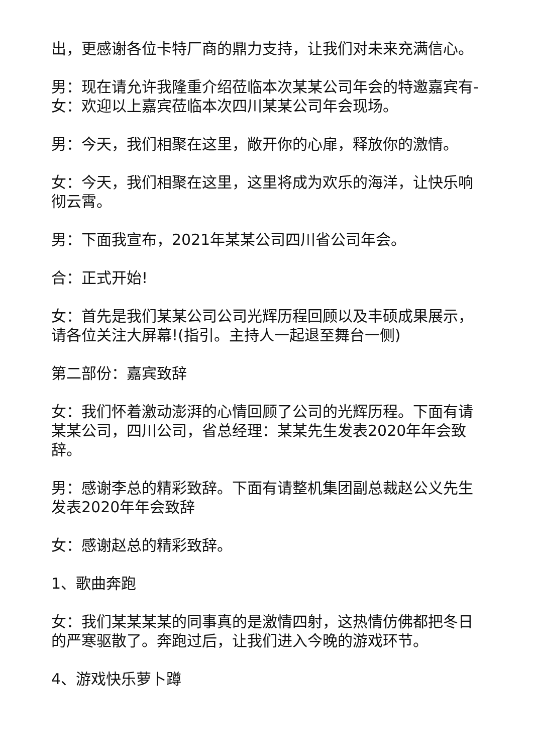出，更感谢各位卡特厂商的鼎力支持，让我们对未来充满信心。
男：现在请允许我隆重介绍莅临本次某某公司年会的特邀嘉宾有-女：欢迎以上嘉宾莅临本次四川某某公司年会现场。
男：今天，我们相聚在这里，敞开你的心扉，释放你的激情。
女：今天，我们相聚在这里，这里将成为欢乐的海洋，让快乐响彻云霄。
男：下面我宣布，2021年某某公司四川省公司年会。
合：正式开始!
女：首先是我们某某公司公司光辉历程回顾以及丰硕成果展示，请各位关注大屏幕!(指引。主持人一起退至舞台一侧)
第二部份：嘉宾致辞
女：我们怀着激动澎湃的心情回顾了公司的光辉历程。下面有请某某公司，四川公司，省总经理：某某先生发表2020年年会致辞。
男：感谢李总的精彩致辞。下面有请整机集团副总裁赵公义先生发表2020年年会致辞
女：感谢赵总的精彩致辞。
1、歌曲奔跑
女：我们某某某某的同事真的是激情四射，这热情仿佛都把冬日的严寒驱散了。奔跑过后，让我们进入今晚的游戏环节。
4、游戏快乐萝卜蹲